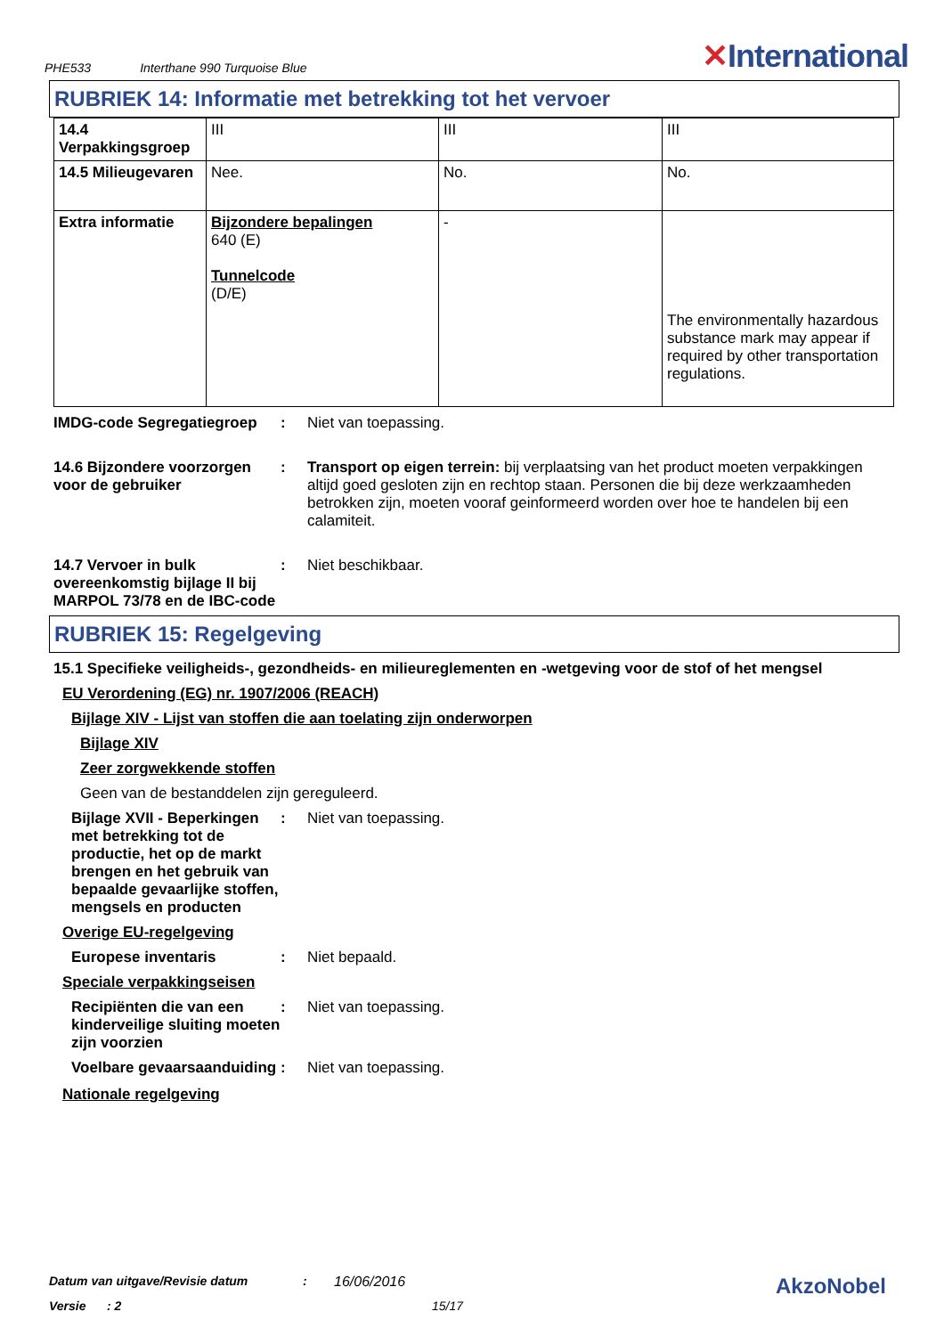PHE533 Interthane 990 Turquoise Blue
✕International
RUBRIEK 14: Informatie met betrekking tot het vervoer
| 14.4 Verpakkingsgroep | III | III | III |
| 14.5 Milieugevaren | Nee. | No. | No. |
| Extra informatie | Bijzondere bepalingen 640 (E) Tunnelcode (D/E) | - | The environmentally hazardous substance mark may appear if required by other transportation regulations. |
IMDG-code Segregatiegroep : Niet van toepassing.
14.6 Bijzondere voorzorgen voor de gebruiker
: Transport op eigen terrein: bij verplaatsing van het product moeten verpakkingen altijd goed gesloten zijn en rechtop staan. Personen die bij deze werkzaamheden betrokken zijn, moeten vooraf geinformeerd worden over hoe te handelen bij een calamiteit.
14.7 Vervoer in bulk overeenkomstig bijlage II bij MARPOL 73/78 en de IBC-code
: Niet beschikbaar.
RUBRIEK 15: Regelgeving
15.1 Specifieke veiligheids-, gezondheids- en milieureglementen en -wetgeving voor de stof of het mengsel
EU Verordening (EG) nr. 1907/2006 (REACH)
Bijlage XIV - Lijst van stoffen die aan toelating zijn onderworpen
Bijlage XIV
Zeer zorgwekkende stoffen
Geen van de bestanddelen zijn gereguleerd.
Bijlage XVII - Beperkingen met betrekking tot de productie, het op de markt brengen en het gebruik van bepaalde gevaarlijke stoffen, mengsels en producten
: Niet van toepassing.
Overige EU-regelgeving
Europese inventaris : Niet bepaald.
Speciale verpakkingseisen
Recipiënten die van een kinderveilige sluiting moeten zijn voorzien
: Niet van toepassing.
Voelbare gevaarsaanduiding
: Niet van toepassing.
Nationale regelgeving
Datum van uitgave/Revisie datum: 16/06/2016 AkzoNobel
Versie: 2 15/17